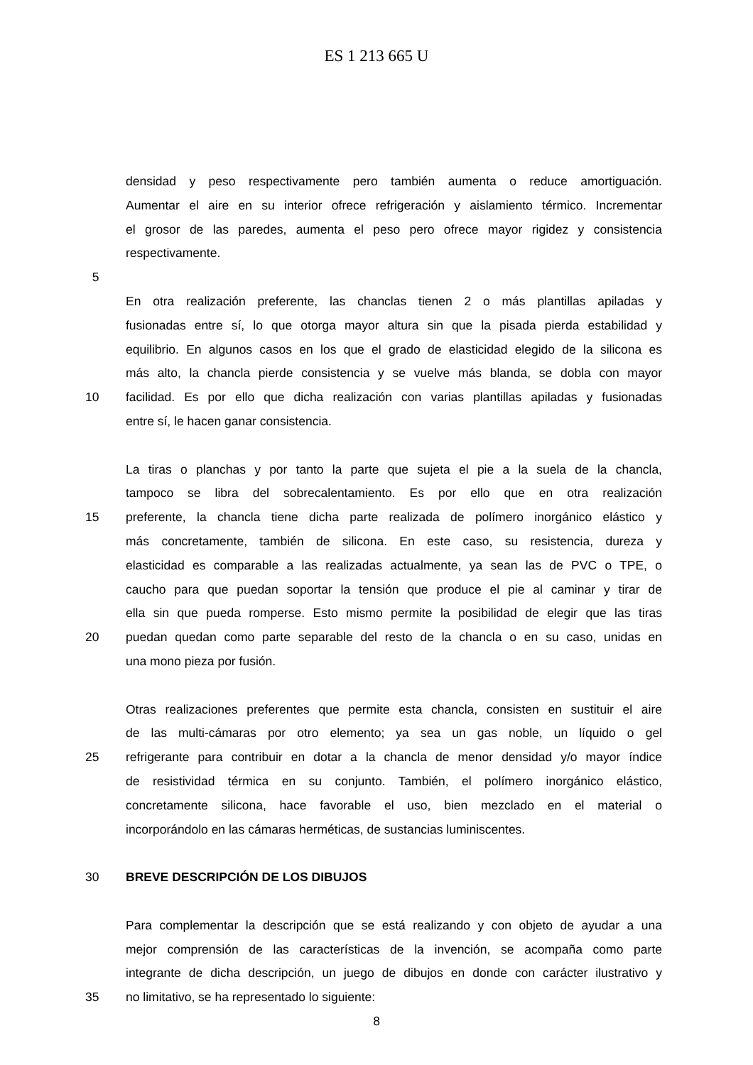ES 1 213 665 U
densidad y peso respectivamente pero también aumenta o reduce amortiguación.
Aumentar el aire en su interior ofrece refrigeración y aislamiento térmico. Incrementar
el grosor de las paredes, aumenta el peso pero ofrece mayor rigidez y consistencia
respectivamente.
5
En otra realización preferente, las chanclas tienen 2 o más plantillas apiladas y
fusionadas entre sí, lo que otorga mayor altura sin que la pisada pierda estabilidad y
equilibrio. En algunos casos en los que el grado de elasticidad elegido de la silicona es
más alto, la chancla pierde consistencia y se vuelve más blanda, se dobla con mayor
10 facilidad. Es por ello que dicha realización con varias plantillas apiladas y fusionadas
entre sí, le hacen ganar consistencia.
La tiras o planchas y por tanto la parte que sujeta el pie a la suela de la chancla,
tampoco se libra del sobrecalentamiento. Es por ello que en otra realización
15 preferente, la chancla tiene dicha parte realizada de polímero inorgánico elástico y
más concretamente, también de silicona. En este caso, su resistencia, dureza y
elasticidad es comparable a las realizadas actualmente, ya sean las de PVC o TPE, o
caucho para que puedan soportar la tensión que produce el pie al caminar y tirar de
ella sin que pueda romperse. Esto mismo permite la posibilidad de elegir que las tiras
20 puedan quedan como parte separable del resto de la chancla o en su caso, unidas en
una mono pieza por fusión.
Otras realizaciones preferentes que permite esta chancla, consisten en sustituir el aire
de las multi-cámaras por otro elemento; ya sea un gas noble, un líquido o gel
25 refrigerante para contribuir en dotar a la chancla de menor densidad y/o mayor índice
de resistividad térmica en su conjunto. También, el polímero inorgánico elástico,
concretamente silicona, hace favorable el uso, bien mezclado en el material o
incorporándolo en las cámaras herméticas, de sustancias luminiscentes.
30 BREVE DESCRIPCIÓN DE LOS DIBUJOS
Para complementar la descripción que se está realizando y con objeto de ayudar a una
mejor comprensión de las características de la invención, se acompaña como parte
integrante de dicha descripción, un juego de dibujos en donde con carácter ilustrativo y
35 no limitativo, se ha representado lo siguiente:
8